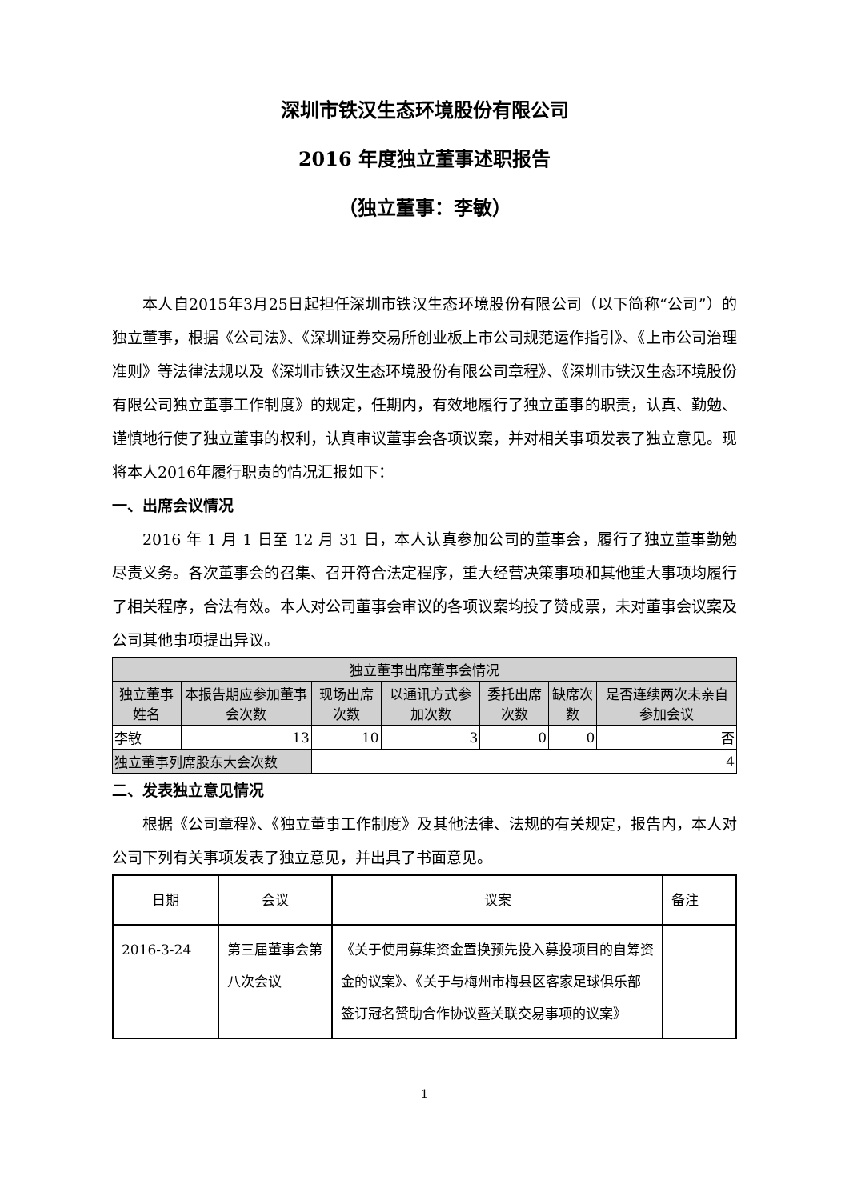深圳市铁汉生态环境股份有限公司
2016 年度独立董事述职报告
（独立董事：李敏）
本人自2015年3月25日起担任深圳市铁汉生态环境股份有限公司（以下简称“公司”）的独立董事，根据《公司法》、《深圳证券交易所创业板上市公司规范运作指引》、《上市公司治理准则》等法律法规以及《深圳市铁汉生态环境股份有限公司章程》、《深圳市铁汉生态环境股份有限公司独立董事工作制度》的规定，任期内，有效地履行了独立董事的职责，认真、勤勉、谨慎地行使了独立董事的权利，认真审议董事会各项议案，并对相关事项发表了独立意见。现将本人2016年履行职责的情况汇报如下：
一、出席会议情况
2016 年 1 月 1 日至 12 月 31 日，本人认真参加公司的董事会，履行了独立董事勤勉尽责义务。各次董事会的召集、召开符合法定程序，重大经营决策事项和其他重大事项均履行了相关程序，合法有效。本人对公司董事会审议的各项议案均投了赞成票，未对董事会议案及公司其他事项提出异议。
| 独立董事出席董事会情况 | | | | | | |
| --- | --- | --- | --- | --- | --- | --- |
| 独立董事姓名 | 本报告期应参加董事会次数 | 现场出席次数 | 以通讯方式参加次数 | 委托出席次数 | 缺席次数 | 是否连续两次未亲自参加会议 |
| 李敏 | 13 | 10 | 3 | 0 | 0 | 否 |
| 独立董事列席股东大会次数 | | 4 | | | | |
二、发表独立意见情况
根据《公司章程》、《独立董事工作制度》及其他法律、法规的有关规定，报告内，本人对公司下列有关事项发表了独立意见，并出具了书面意见。
| 日期 | 会议 | 议案 | 备注 |
| 2016-3-24 | 第三届董事会第八次会议 | 《关于使用募集资金置换预先投入募投项目的自筹资金的议案》、《关于与梅州市梅县区客家足球俱乐部签订冠名赞助合作协议暨关联交易事项的议案》 | |
1